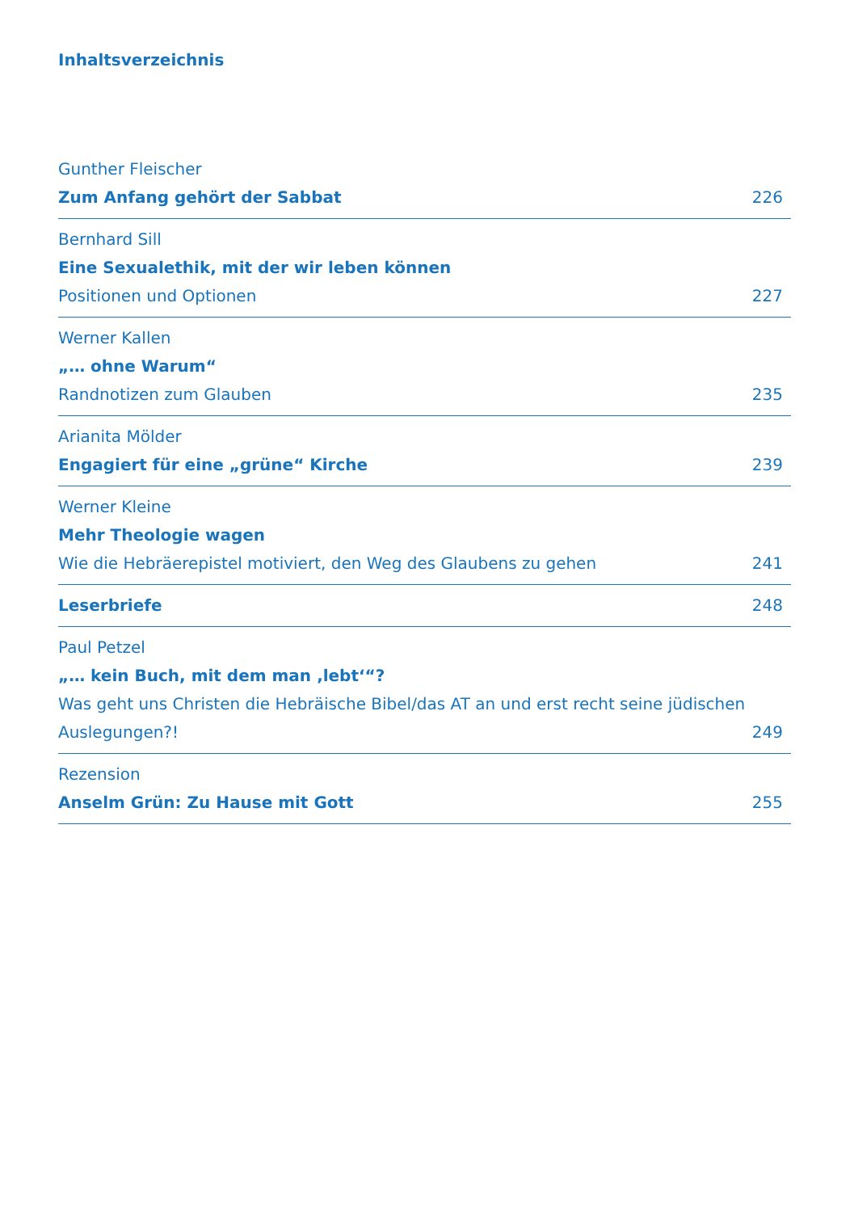Inhaltsverzeichnis
Gunther Fleischer
Zum Anfang gehört der Sabbat 226
Bernhard Sill
Eine Sexualethik, mit der wir leben können
Positionen und Optionen 227
Werner Kallen
„… ohne Warum“
Randnotizen zum Glauben 235
Arianita Mölder
Engagiert für eine „grüne“ Kirche 239
Werner Kleine
Mehr Theologie wagen
Wie die Hebräerepistel motiviert, den Weg des Glaubens zu gehen 241
Leserbriefe 248
Paul Petzel
„… kein Buch, mit dem man ‚lebt‘“?
Was geht uns Christen die Hebräische Bibel/das AT an und erst recht seine jüdischen
Auslegungen?! 249
Rezension
Anselm Grün: Zu Hause mit Gott 255